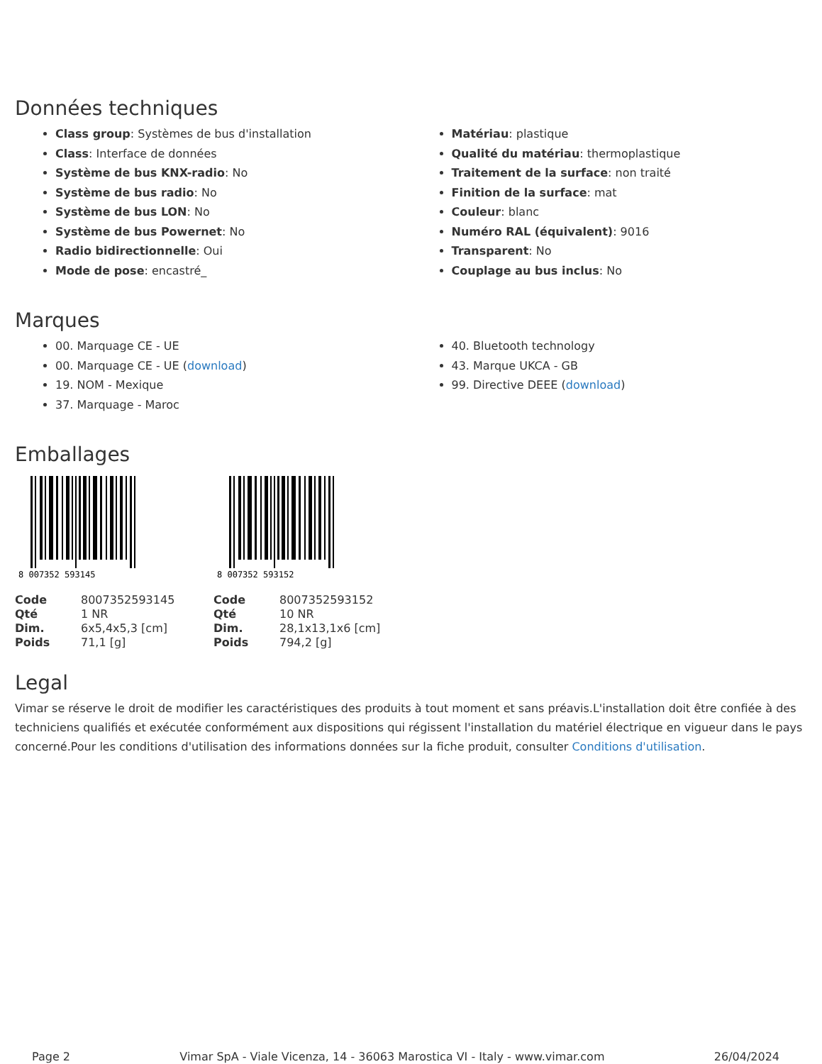Données techniques
Class group: Systèmes de bus d'installation
Class: Interface de données
Système de bus KNX-radio: No
Système de bus radio: No
Système de bus LON: No
Système de bus Powernet: No
Radio bidirectionnelle: Oui
Mode de pose: encastré_
Matériau: plastique
Qualité du matériau: thermoplastique
Traitement de la surface: non traité
Finition de la surface: mat
Couleur: blanc
Numéro RAL (équivalent): 9016
Transparent: No
Couplage au bus inclus: No
Marques
00. Marquage CE - UE
00. Marquage CE - UE (download)
19. NOM - Mexique
37. Marquage - Maroc
40. Bluetooth technology
43. Marque UKCA - GB
99. Directive DEEE (download)
Emballages
8 007352 593145
8 007352 593152
| Code | 8007352593145 |
| Qté | 1 NR |
| Dim. | 6x5,4x5,3 [cm] |
| Poids | 71,1 [g] |
| Code | 8007352593152 |
| Qté | 10 NR |
| Dim. | 28,1x13,1x6 [cm] |
| Poids | 794,2 [g] |
Legal
Vimar se réserve le droit de modifier les caractéristiques des produits à tout moment et sans préavis.L'installation doit être confiée à des techniciens qualifiés et exécutée conformément aux dispositions qui régissent l'installation du matériel électrique en vigueur dans le pays concerné.Pour les conditions d'utilisation des informations données sur la fiche produit, consulter Conditions d'utilisation.
Page 2 Vimar SpA - Viale Vicenza, 14 - 36063 Marostica VI - Italy - www.vimar.com 26/04/2024